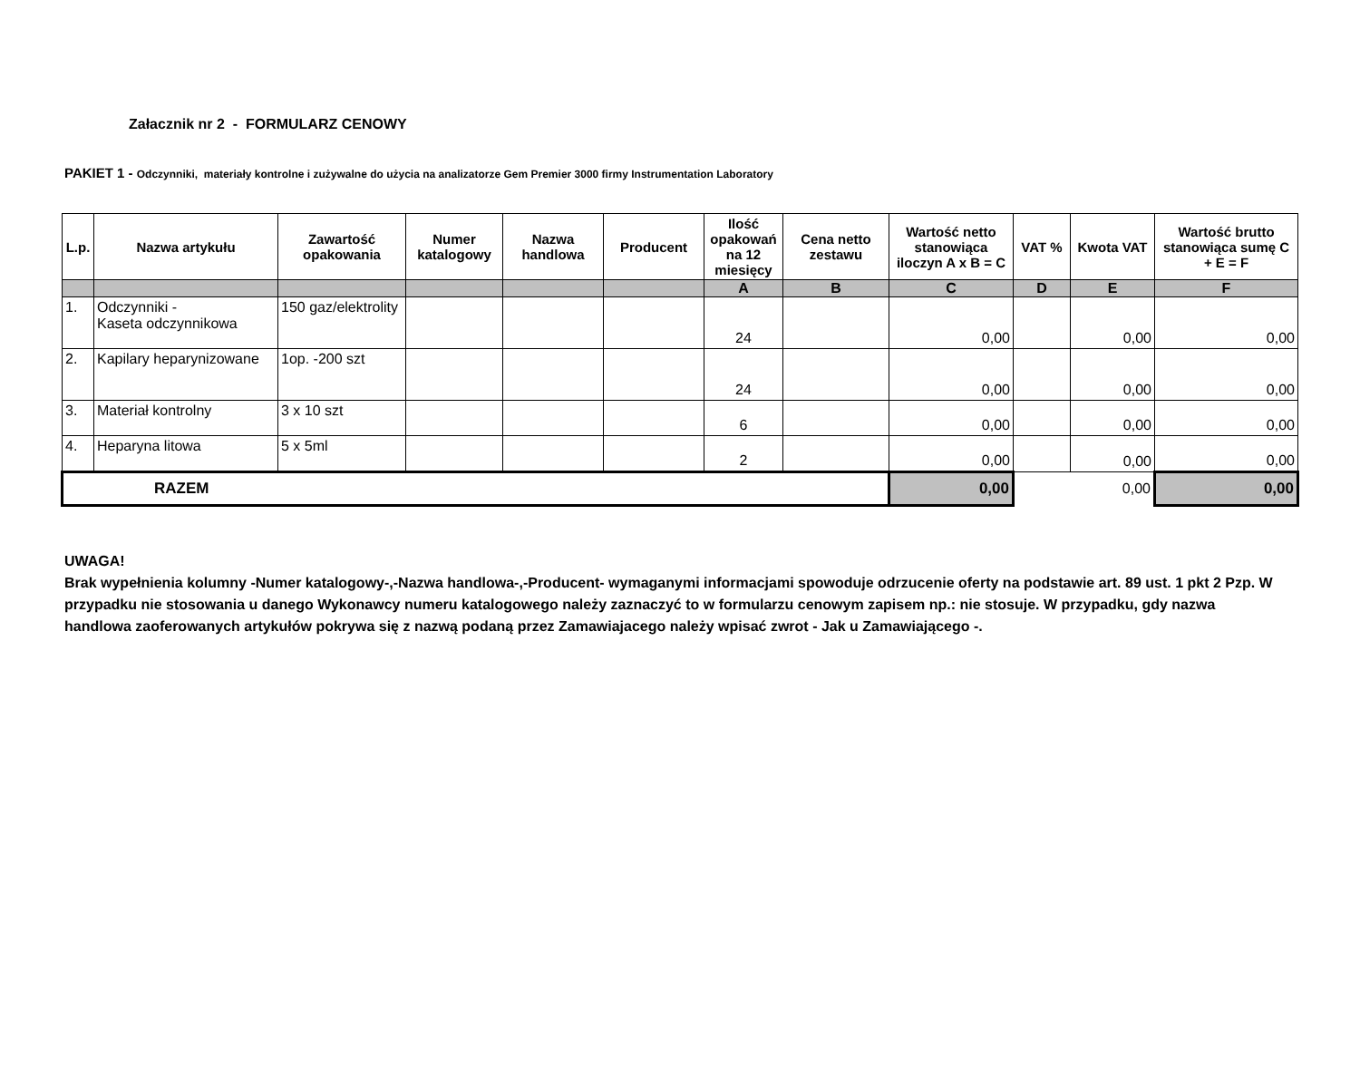Załacznik nr 2 - FORMULARZ CENOWY
PAKIET 1 - Odczynniki, materiały kontrolne i zużywalne do użycia na analizatorze Gem Premier 3000 firmy Instrumentation Laboratory
| L.p. | Nazwa artykułu | Zawartość opakowania | Numer katalogowy | Nazwa handlowa | Producent | Ilość opakowań na 12 miesięcy | Cena netto zestawu | Wartość netto stanowiąca iloczyn A x B = C | VAT % | Kwota VAT | Wartość brutto stanowiąca sumę C + E = F |
| --- | --- | --- | --- | --- | --- | --- | --- | --- | --- | --- | --- |
| | | | | | | A | B | C | D | E | F |
| 1. | Odczynniki - Kaseta odczynnikowa | 150 gaz/elektrolity | | | | 24 | | 0,00 | | 0,00 | 0,00 |
| 2. | Kapilary heparynizowane | 1op. -200 szt | | | | 24 | | 0,00 | | 0,00 | 0,00 |
| 3. | Materiał kontrolny | 3 x 10 szt | | | | 6 | | 0,00 | | 0,00 | 0,00 |
| 4. | Heparyna litowa | 5 x 5ml | | | | 2 | | 0,00 | | 0,00 | 0,00 |
| RAZEM | | | | | | | | 0,00 | | 0,00 | 0,00 |
UWAGA!
Brak wypełnienia kolumny -Numer katalogowy-,-Nazwa handlowa-,-Producent- wymaganymi informacjami spowoduje odrzucenie oferty na podstawie art. 89 ust. 1 pkt 2 Pzp. W przypadku nie stosowania u danego Wykonawcy numeru katalogowego należy zaznaczyć to w formularzu cenowym zapisem np.: nie stosuje. W przypadku, gdy nazwa handlowa zaoferowanych artykułów pokrywa się z nazwą podaną przez Zamawiajacego należy wpisać zwrot - Jak u Zamawiającego -.